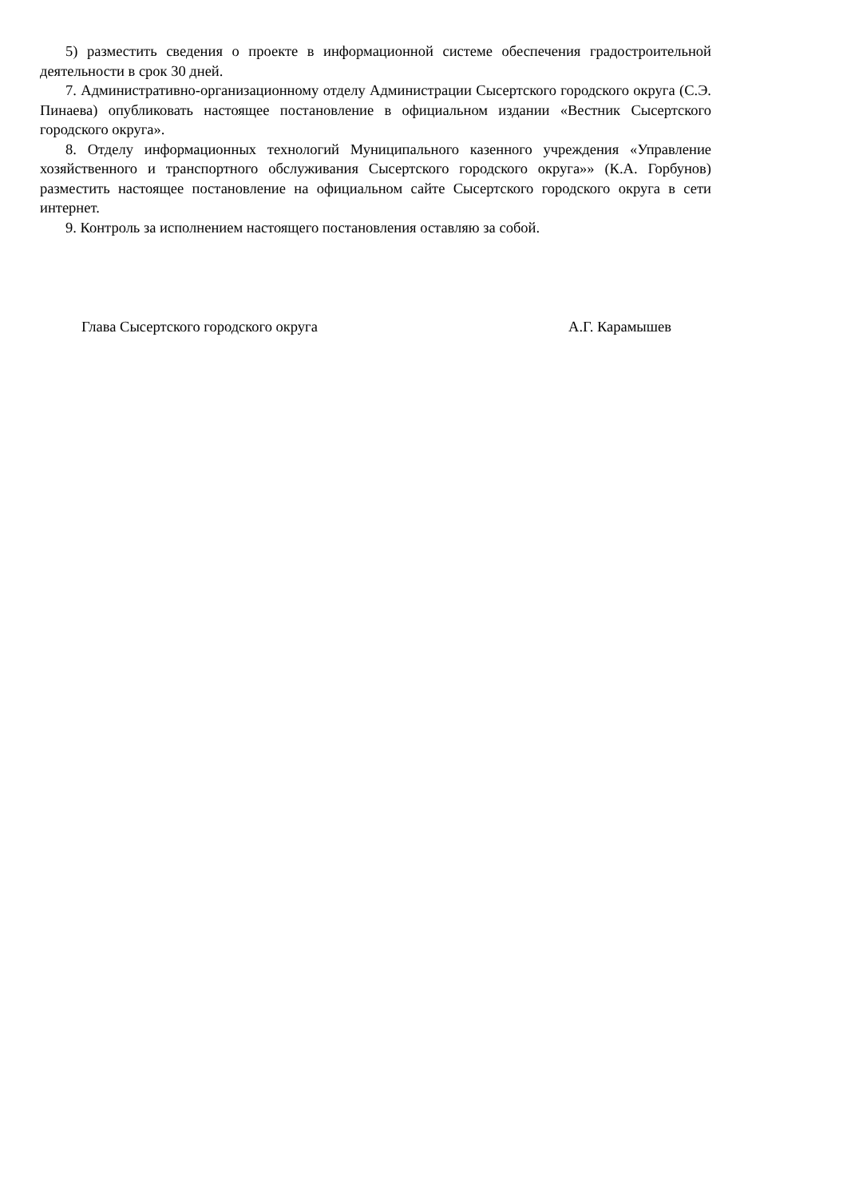5) разместить сведения о проекте в информационной системе обеспечения градостроительной деятельности в срок 30 дней.
7. Административно-организационному отделу Администрации Сысертского городского округа (С.Э. Пинаева) опубликовать настоящее постановление в официальном издании «Вестник Сысертского городского округа».
8. Отделу информационных технологий Муниципального казенного учреждения «Управление хозяйственного и транспортного обслуживания Сысертского городского округа»» (К.А. Горбунов) разместить настоящее постановление на официальном сайте Сысертского городского округа в сети интернет.
9. Контроль за исполнением настоящего постановления оставляю за собой.
Глава Сысертского городского округа А.Г. Карамышев